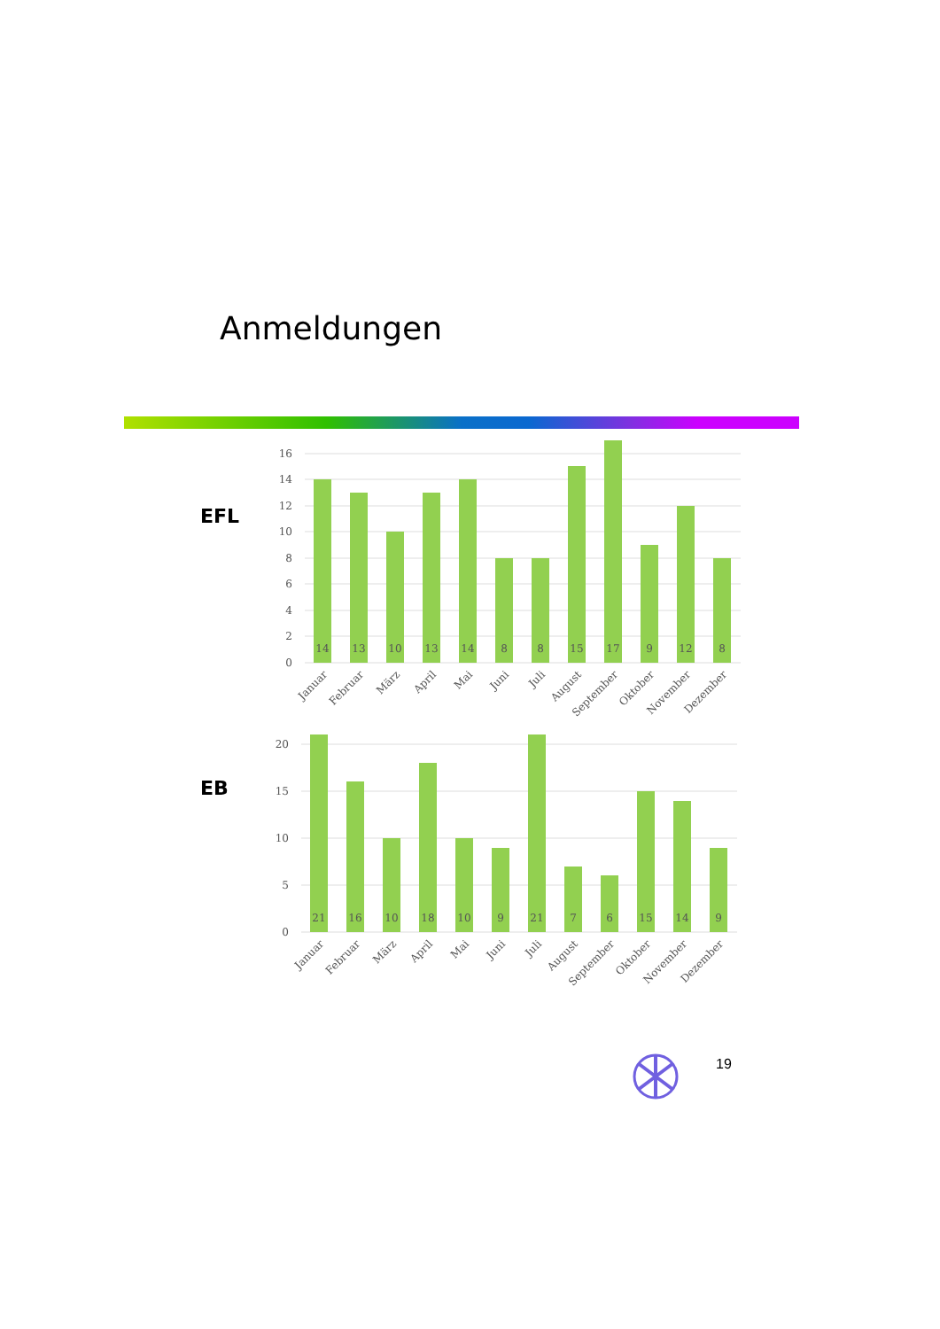Anmeldungen
EFL
EB
16
14
12
10
8
6
4
2
0
14
13
10
13
14
8
8
15
17
9
12
8
Januar
Februar
März
April
Mai
Juni
Juli
August
September
Oktober
November
Dezember
20
15
10
5
0
21
16
10
18
10
9
21
7
6
15
14
9
Januar
Februar
März
April
Mai
Juni
Juli
August
September
Oktober
November
Dezember
19